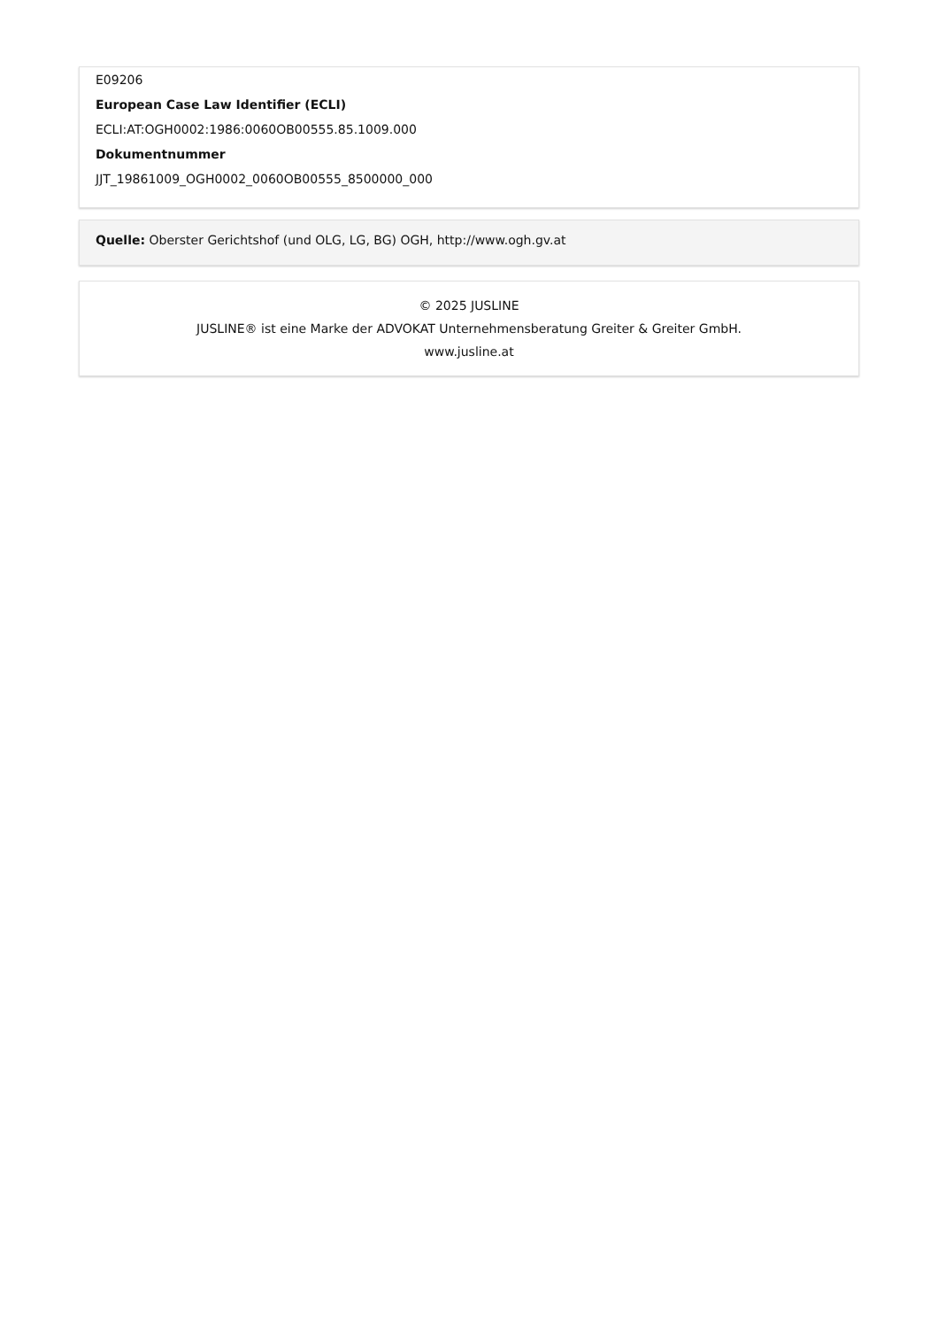E09206
European Case Law Identifier (ECLI)
ECLI:AT:OGH0002:1986:0060OB00555.85.1009.000
Dokumentnummer
JJT_19861009_OGH0002_0060OB00555_8500000_000
Quelle: Oberster Gerichtshof (und OLG, LG, BG) OGH, http://www.ogh.gv.at
© 2025 JUSLINE
JUSLINE® ist eine Marke der ADVOKAT Unternehmensberatung Greiter & Greiter GmbH.
www.jusline.at